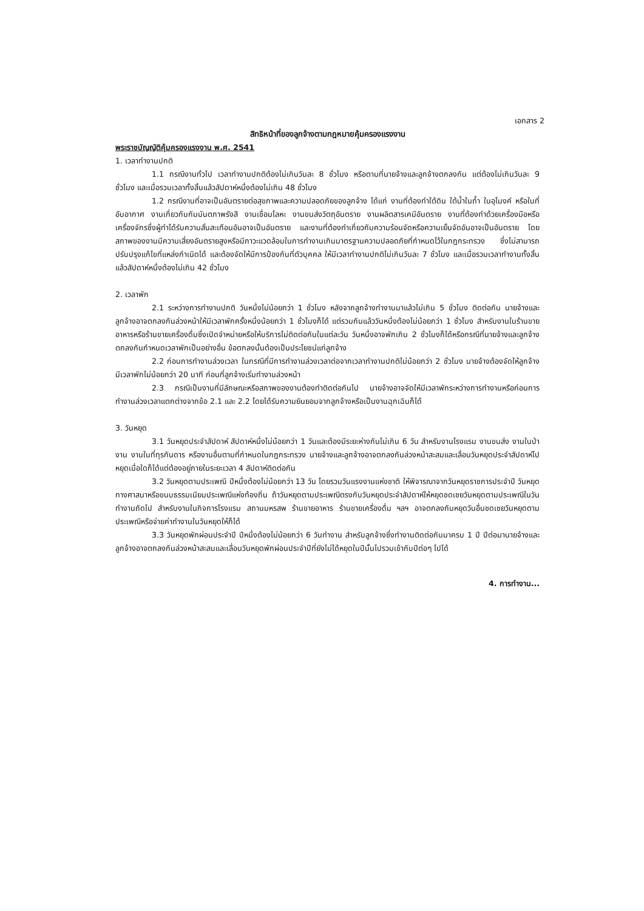เอกสาร 2
สิทธิหน้าที่ของลูกจ้างตามกฎหมายคุ้มครองแรงงาน
พระราชบัญญัติคุ้มครองแรงงาน พ.ศ. 2541
1. เวลาทำงานปกติ
1.1 กรณีงานทั่วไป เวลาทำงานปกติต้องไม่เกินวันละ 8 ชั่วโมง หรือตามที่นายจ้างและลูกจ้างตกลงกัน แต่ต้องไม่เกินวันละ 9 ชั่วโมง และเมื่อรวมเวลาทั้งสิ้นแล้วสัปดาห์หนึ่งต้องไม่เกิน 48 ชั่วโมง
1.2 กรณีงานที่อาจเป็นอันตรายต่อสุขภาพและความปลอดภัยของลูกจ้าง ได้แก่ งานที่ต้องทำใต้ดิน ใต้น้ำในถ้ำ ในอุโมงค์ หรือในที่อับอากาศ งานเกี่ยวกับกัมมันตภาพรังสี งานเชื่อมโลหะ งานขนส่งวัตถุอันตราย งานผลิตสารเคมีอันตราย งานที่ต้องทำด้วยเครื่องมือหรือเครื่องจักรซึ่งผู้ทำได้รับความสั่นสะเทือนอันอาจเป็นอันตราย และงานที่ต้องทำเกี่ยวกับความร้อนจัดหรือความเย็นจัดอันอาจเป็นอันตราย โดยสภาพของงานมีความเสี่ยงอันตรายสูงหรือมีภาวะแวดล้อมในการทำงานเกินมาตรฐานความปลอดภัยที่กำหนดไว้ในกฎกระทรวง ซึ่งไม่สามารถปรับปรุงแก้ไขที่แหล่งกำเนิดได้ และต้องจัดให้มีการป้องกันที่ตัวบุคคล ให้มีเวลาทำงานปกติไม่เกินวันละ 7 ชั่วโมง และเมื่อรวมเวลาทำงานทั้งสิ้นแล้วสัปดาห์หนึ่งต้องไม่เกิน 42 ชั่วโมง
2. เวลาพัก
2.1 ระหว่างการทำงานปกติ วันหนึ่งไม่น้อยกว่า 1 ชั่วโมง หลังจากลูกจ้างทำงานมาแล้วไม่เกิน 5 ชั่วโมง ติดต่อกัน นายจ้างและลูกจ้างอาจตกลงกันล่วงหน้าให้มีเวลาพักครั้งหนึ่งน้อยกว่า 1 ชั่วโมงก็ได้ แต่รวมกันแล้ววันหนึ่งต้องไม่น้อยกว่า 1 ชั่วโมง สำหรับงานในร้านขายอาหารหรือร้านขายเครื่องดื่มซึ่งเปิดจำหน่ายหรือให้บริการไม่ติดต่อกันในแต่ละวัน วันหนึ่งอาจพักเกิน 2 ชั่วโมงก็ได้หรือกรณีที่นายจ้างและลูกจ้างตกลงกันกำหนดเวลาพักเป็นอย่างอื่น ข้อตกลงนั้นต้องเป็นประโยชน์แก่ลูกจ้าง
2.2 ก่อนการทำงานล่วงเวลา ในกรณีที่มีการทำงานล่วงเวลาต่อจากเวลาทำงานปกติไม่น้อยกว่า 2 ชั่วโมง นายจ้างต้องจัดให้ลูกจ้างมีเวลาพักไม่น้อยกว่า 20 นาที ก่อนที่ลูกจ้างเริ่มทำงานล่วงหน้า
2.3 กรณีเป็นงานที่มีลักษณะหรือสภาพของงานต้องทำติดต่อกันไป นายจ้างอาจจัดให้มีเวลาพักระหว่างการทำงานหรือก่อนการทำงานล่วงเวลาแตกต่างจากข้อ 2.1 และ 2.2 โดยได้รับความยินยอมจากลูกจ้างหรือเป็นงานฉุกเฉินก็ได้
3. วันหยุด
3.1 วันหยุดประจำสัปดาห์ สัปดาห์หนึ่งไม่น้อยกว่า 1 วันและต้องมีระยะห่างกันไม่เกิน 6 วัน สำหรับงานโรงแรม งานขนส่ง งานในป่างาน งานในที่ทุรกันดาร หรืองานอื่นตามที่กำหนดในกฎกระทรวง นายจ้างและลูกจ้างอาจตกลงกันล่วงหน้าสะสมและเลื่อนวันหยุดประจำสัปดาห์ไปหยุดเมื่อใดก็ได้แต่ต้องอยู่ภายในระยะเวลา 4 สัปดาห์ติดต่อกัน
3.2 วันหยุดตามประเพณี ปีหนึ่งต้องไม่น้อยกว่า 13 วัน โดยรวมวันแรงงานแห่งชาติ ให้พิจารณาจากวันหยุดราชการประจำปี วันหยุดทางศาสนาหรือขนบธรรมเนียมประเพณีแห่งท้องถิ่น ถ้าวันหยุดตามประเพณีตรงกับวันหยุดประจำสัปดาห์ให้หยุดชดเชยวันหยุดตามประเพณีในวันทำงานถัดไป สำหรับงานในกิจการโรงแรม สถานมหรสพ ร้านขายอาหาร ร้านขายเครื่องดื่ม ฯลฯ อาจตกลงกันหยุดวันอื่นชดเชยวันหยุดตามประเพณีหรือจ่ายค่าทำงานในวันหยุดให้ก็ได้
3.3 วันหยุดพักผ่อนประจำปี ปีหนึ่งต้องไม่น้อยกว่า 6 วันทำงาน สำหรับลูกจ้างซึ่งทำงานติดต่อกันมาครบ 1 ปี ปีต่อมานายจ้างและลูกจ้างอาจตกลงกันล่วงหน้าสะสมและเลื่อนวันหยุดพักผ่อนประจำปีที่ยังไม่ได้หยุดในปีนั้นไปรวมเข้ากับปีต่อๆ ไปได้
4. การทำงาน...